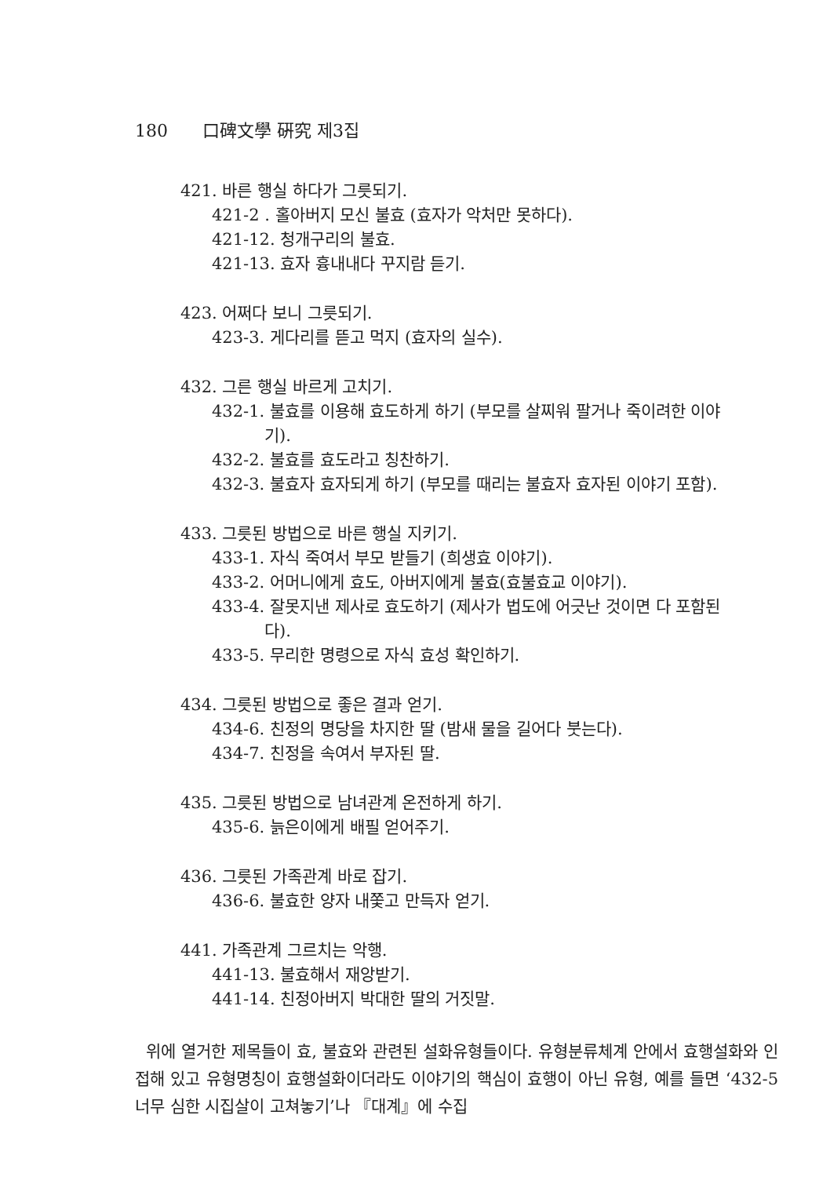180 口碑文學 硏究 제3집
421. 바른 행실 하다가 그릇되기.
421-2 . 홀아버지 모신 불효 (효자가 악처만 못하다).
421-12. 청개구리의 불효.
421-13. 효자 흉내내다 꾸지람 듣기.
423. 어쩌다 보니 그릇되기.
423-3. 게다리를 뜯고 먹지 (효자의 실수).
432. 그른 행실 바르게 고치기.
432-1. 불효를 이용해 효도하게 하기 (부모를 살찌워 팔거나 죽이려한 이야
기).
432-2. 불효를 효도라고 칭찬하기.
432-3. 불효자 효자되게 하기 (부모를 때리는 불효자 효자된 이야기 포함).
433. 그릇된 방법으로 바른 행실 지키기.
433-1. 자식 죽여서 부모 받들기 (희생효 이야기).
433-2. 어머니에게 효도, 아버지에게 불효(효불효교 이야기).
433-4. 잘못지낸 제사로 효도하기 (제사가 법도에 어긋난 것이면 다 포함된
다).
433-5. 무리한 명령으로 자식 효성 확인하기.
434. 그릇된 방법으로 좋은 결과 얻기.
434-6. 친정의 명당을 차지한 딸 (밤새 물을 길어다 붓는다).
434-7. 친정을 속여서 부자된 딸.
435. 그릇된 방법으로 남녀관계 온전하게 하기.
435-6. 늙은이에게 배필 얻어주기.
436. 그릇된 가족관계 바로 잡기.
436-6. 불효한 양자 내쫓고 만득자 얻기.
441. 가족관계 그르치는 악행.
441-13. 불효해서 재앙받기.
441-14. 친정아버지 박대한 딸의 거짓말.
위에 열거한 제목들이 효, 불효와 관련된 설화유형들이다. 유형분류체계 안에서 효행설화와 인접해 있고 유형명칭이 효행설화이더라도 이야기의 핵심이 효행이 아닌 유형, 예를 들면 ‘432-5 너무 심한 시집살이 고쳐놓기’나 『대계』에 수집